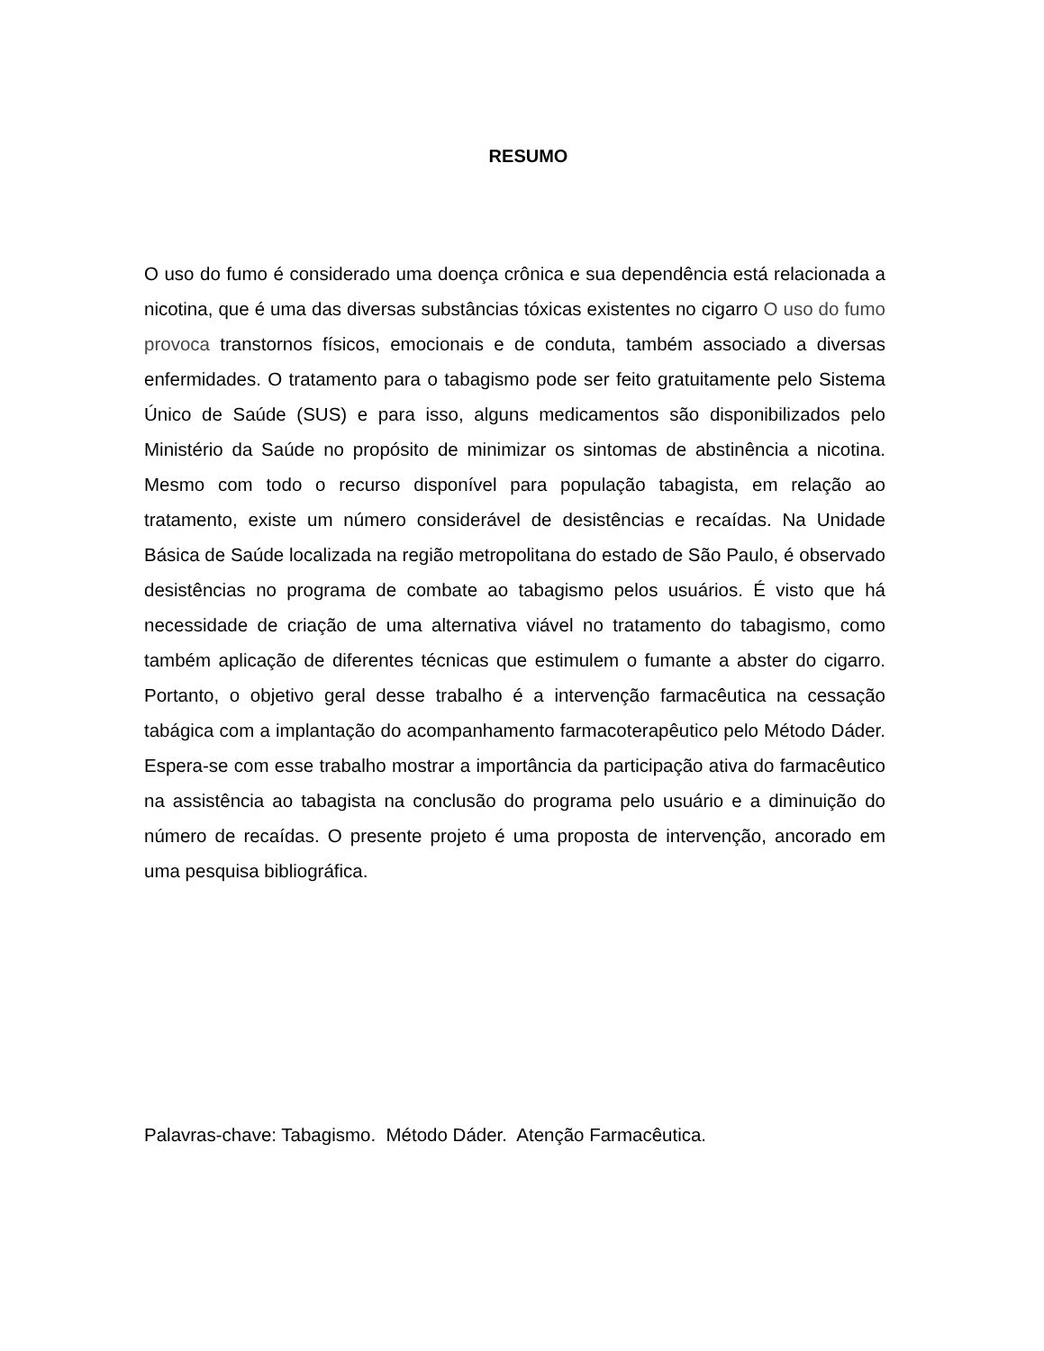RESUMO
O uso do fumo é considerado uma doença crônica e sua dependência está relacionada a nicotina, que é uma das diversas substâncias tóxicas existentes no cigarro O uso do fumo provoca transtornos físicos, emocionais e de conduta, também associado a diversas enfermidades. O tratamento para o tabagismo pode ser feito gratuitamente pelo Sistema Único de Saúde (SUS) e para isso, alguns medicamentos são disponibilizados pelo Ministério da Saúde no propósito de minimizar os sintomas de abstinência a nicotina. Mesmo com todo o recurso disponível para população tabagista, em relação ao tratamento, existe um número considerável de desistências e recaídas. Na Unidade Básica de Saúde localizada na região metropolitana do estado de São Paulo, é observado desistências no programa de combate ao tabagismo pelos usuários. É visto que há necessidade de criação de uma alternativa viável no tratamento do tabagismo, como também aplicação de diferentes técnicas que estimulem o fumante a abster do cigarro. Portanto, o objetivo geral desse trabalho é a intervenção farmacêutica na cessação tabágica com a implantação do acompanhamento farmacoterapêutico pelo Método Dáder. Espera-se com esse trabalho mostrar a importância da participação ativa do farmacêutico na assistência ao tabagista na conclusão do programa pelo usuário e a diminuição do número de recaídas. O presente projeto é uma proposta de intervenção, ancorado em uma pesquisa bibliográfica.
Palavras-chave: Tabagismo. Método Dáder. Atenção Farmacêutica.